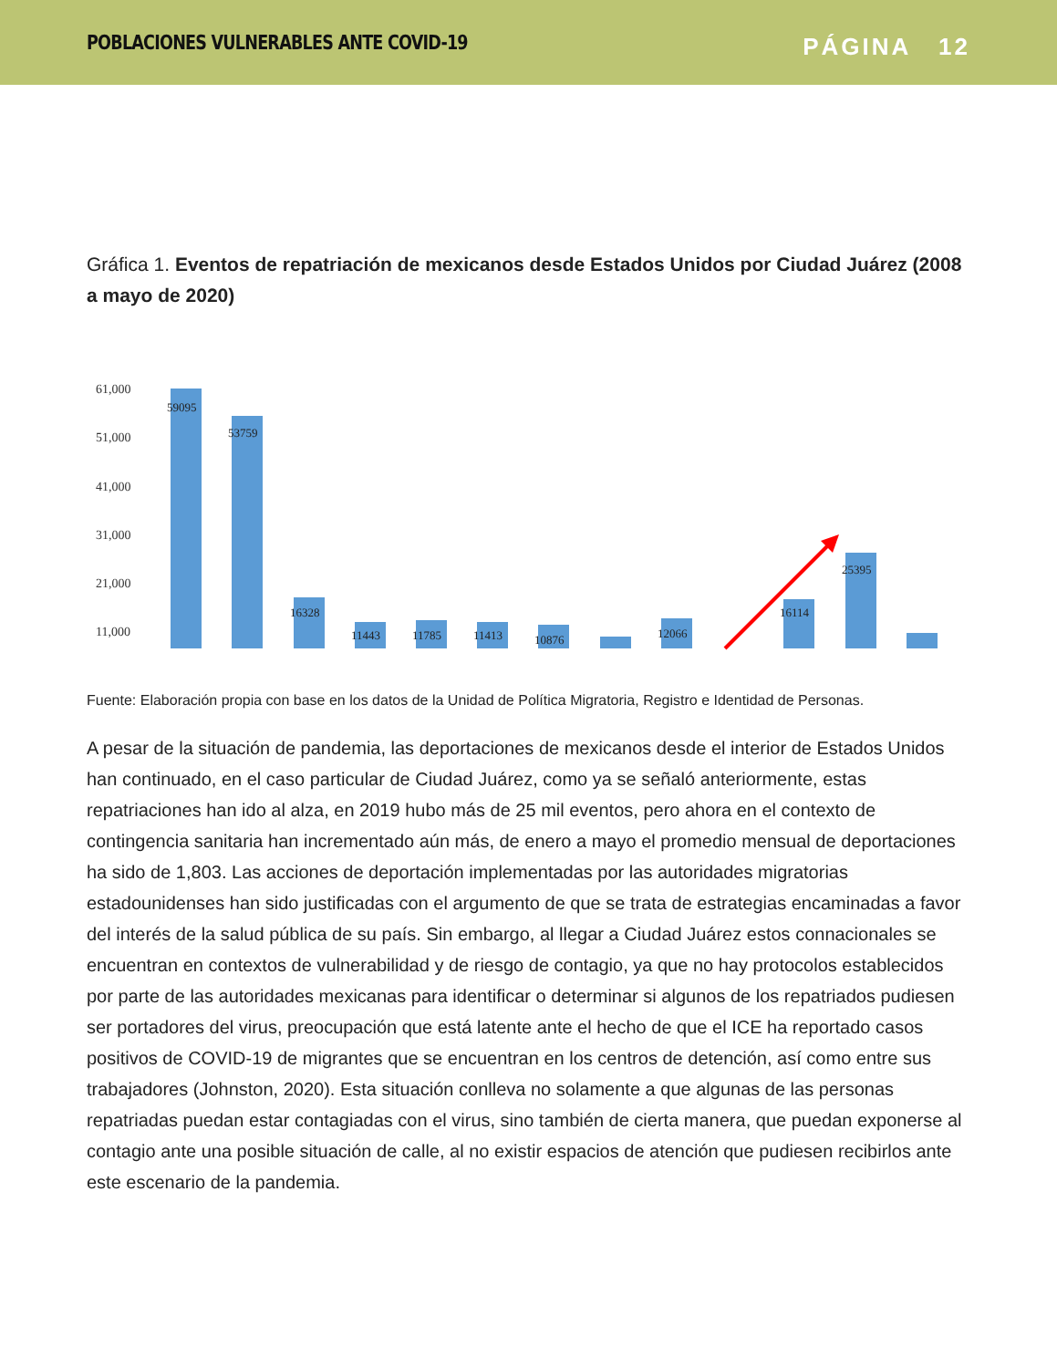POBLACIONES VULNERABLES ANTE COVID-19
PÁGINA 12
Gráfica 1. Eventos de repatriación de mexicanos desde Estados Unidos por Ciudad Juárez (2008 a mayo de 2020)
61,000
51,000
41,000
31,000
21,000
11,000
59095
53759
16328
11443
11785
11413
10876
12066
16114
25395
Fuente: Elaboración propia con base en los datos de la Unidad de Política Migratoria, Registro e Identidad de Personas.
A pesar de la situación de pandemia, las deportaciones de mexicanos desde el interior de Estados Unidos han continuado, en el caso particular de Ciudad Juárez, como ya se señaló anteriormente, estas repatriaciones han ido al alza, en 2019 hubo más de 25 mil eventos, pero ahora en el contexto de contingencia sanitaria han incrementado aún más, de enero a mayo el promedio mensual de deportaciones ha sido de 1,803. Las acciones de deportación implementadas por las autoridades migratorias estadounidenses han sido justificadas con el argumento de que se trata de estrategias encaminadas a favor del interés de la salud pública de su país. Sin embargo, al llegar a Ciudad Juárez estos connacionales se encuentran en contextos de vulnerabilidad y de riesgo de contagio, ya que no hay protocolos establecidos por parte de las autoridades mexicanas para identificar o determinar si algunos de los repatriados pudiesen ser portadores del virus, preocupación que está latente ante el hecho de que el ICE ha reportado casos positivos de COVID-19 de migrantes que se encuentran en los centros de detención, así como entre sus trabajadores (Johnston, 2020). Esta situación conlleva no solamente a que algunas de las personas repatriadas puedan estar contagiadas con el virus, sino también de cierta manera, que puedan exponerse al contagio ante una posible situación de calle, al no existir espacios de atención que pudiesen recibirlos ante este escenario de la pandemia.